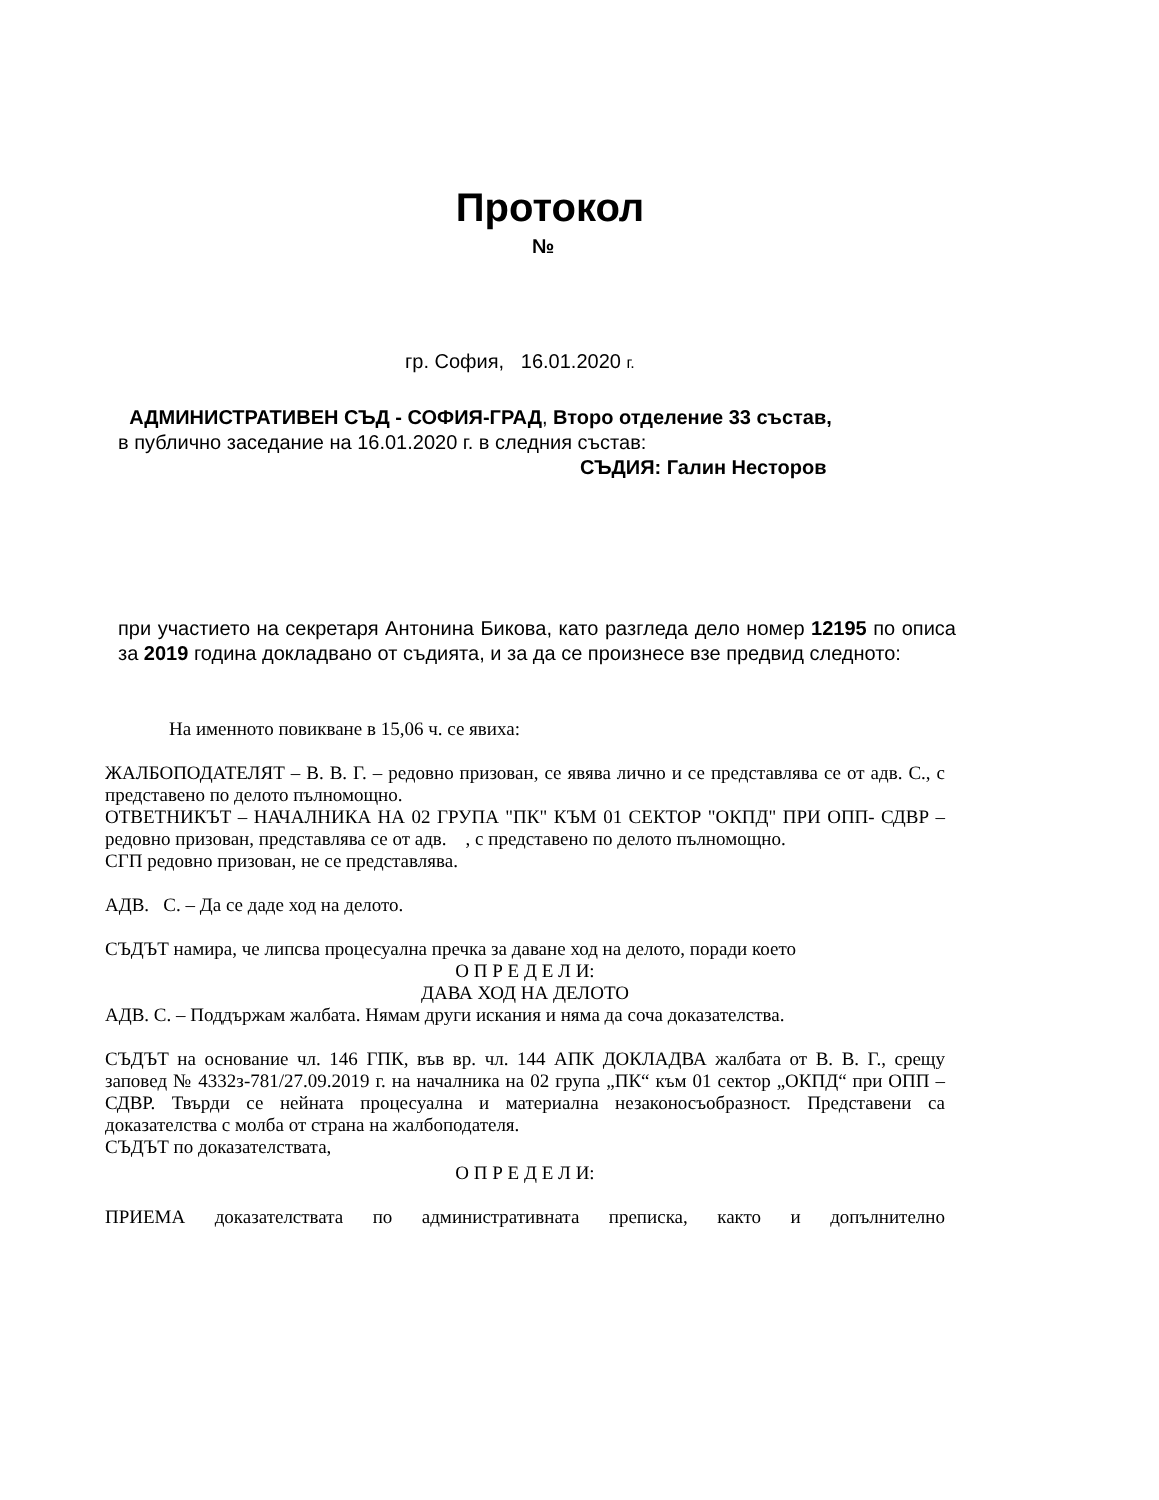Протокол
№
гр. София, 16.01.2020 г.
АДМИНИСТРАТИВЕН СЪД - СОФИЯ-ГРАД, Второ отделение 33 състав,
в публично заседание на 16.01.2020 г. в следния състав:
СЪДИЯ: Галин Несторов
при участието на секретаря Антонина Бикова, като разгледа дело номер 12195 по описа за 2019 година докладвано от съдията, и за да се произнесе взе предвид следното:
На именното повикване в 15,06 ч. се явиха:
ЖАЛБОПОДАТЕЛЯТ – В. В. Г. – редовно призован, се явява лично и се представлява се от адв. С., с представено по делото пълномощно.
ОТВЕТНИКЪТ – НАЧАЛНИКА НА 02 ГРУПА "ПК" КЪМ 01 СЕКТОР "ОКПД" ПРИ ОПП- СДВР – редовно призован, представлява се от адв. , с представено по делото пълномощно.
СГП редовно призован, не се представлява.
АДВ. С. – Да се даде ход на делото.
СЪДЪТ намира, че липсва процесуална пречка за даване ход на делото, поради което
О П Р Е Д Е Л И:
ДАВА ХОД НА ДЕЛОТО
АДВ. С. – Поддържам жалбата. Нямам други искания и няма да соча доказателства.
СЪДЪТ на основание чл. 146 ГПК, във вр. чл. 144 АПК ДОКЛАДВА жалбата от В. В. Г., срещу заповед № 4332з-781/27.09.2019 г. на началника на 02 група „ПК“ към 01 сектор „ОКПД“ при ОПП – СДВР. Твърди се нейната процесуална и материална незаконосъобразност. Представени са доказателства с молба от страна на жалбоподателя.
СЪДЪТ по доказателствата,
О П Р Е Д Е Л И:
ПРИЕМА доказателствата по административната преписка, както и допълнително